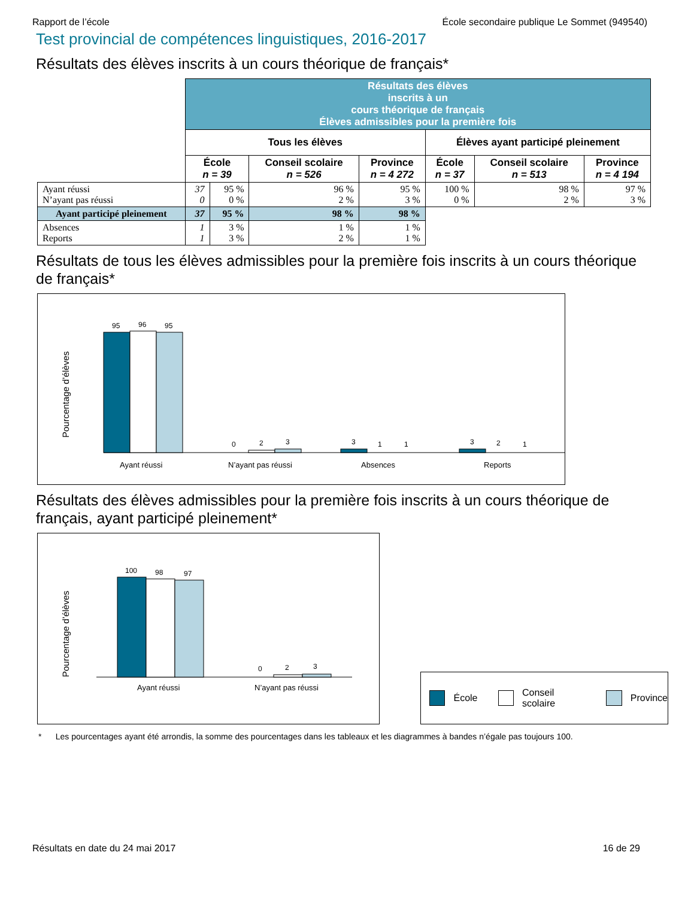Rapport de l’école École secondaire publique Le Sommet (949540)
Test provincial de compétences linguistiques, 2016-2017
Résultats des élèves inscrits à un cours théorique de français*
| | Résultats des élèves inscrits à un cours théorique de français Élèves admissibles pour la première fois | | | | | | |
| | Tous les élèves | | | | Élèves ayant participé pleinement | | |
| | École n = 39 | | Conseil scolaire n = 526 | Province n = 4 272 | École n = 37 | Conseil scolaire n = 513 | Province n = 4 194 |
| Ayant réussi N’ayant pas réussi | 37 0 | 95 % 0 % | 96 % 2 % | 95 % 3 % | 100 % 0 % | 98 % 2 % | 97 % 3 % |
| Ayant participé pleinement | 37 | 95 % | 98 % | 98 % | | | |
| Absences Reports | 1 1 | 3 % 3 % | 1 % 2 % | 1 % 1 % | | | |
Résultats de tous les élèves admissibles pour la première fois inscrits à un cours théorique de français*
Pourcentage d’élèves
95
96
95
0
2
3
3
1
1
3
2
1
Ayant réussi
N’ayant pas réussi
Absences
Reports
Résultats des élèves admissibles pour la première fois inscrits à un cours théorique de français, ayant participé pleinement*
Pourcentage d’élèves
100
98
97
0
2
3
Ayant réussi
N’ayant pas réussi
École Conseil scolaire Province
* Les pourcentages ayant été arrondis, la somme des pourcentages dans les tableaux et les diagrammes à bandes n’égale pas toujours 100.
Résultats en date du 24 mai 2017 16 de 29